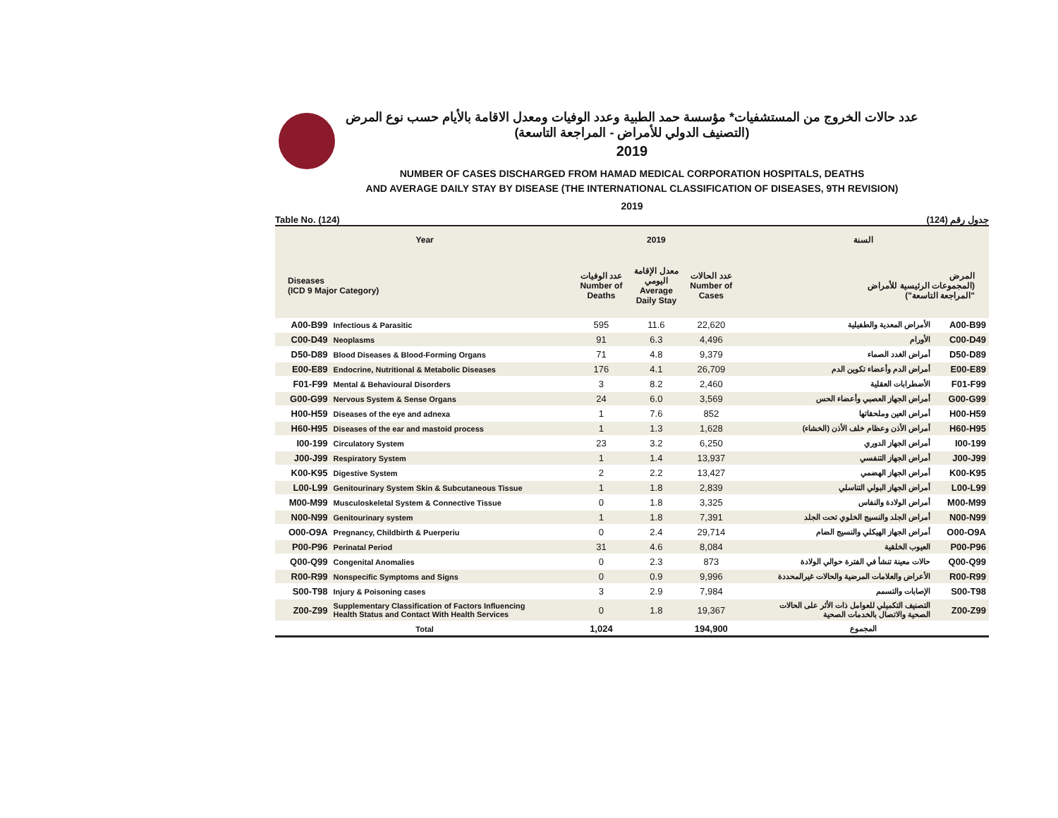عدد حالات الخروج من المستشفيات* مؤسسة حمد الطبية وعدد الوفيات ومعدل الاقامة بالأيام حسب نوع المرض
(التصنيف الدولي للأمراض - المراجعة التاسعة)
2019
NUMBER OF CASES DISCHARGED FROM HAMAD MEDICAL CORPORATION HOSPITALS, DEATHS
AND AVERAGE DAILY STAY BY DISEASE (THE INTERNATIONAL CLASSIFICATION OF DISEASES, 9TH REVISION)
2019
Table No. (124) جدول رقم (124)
| Year | | 2019 | | | السنة | |
| --- | --- | --- | --- | --- | --- | --- |
| Diseases (ICD 9 Major Category) | | عدد الوفيات Number of Deaths | معدل الإقامة اليومي Average Daily Stay | عدد الحالات Number of Cases | المرض (المجموعات الرئيسية للأمراض "المراجعة التاسعة") | |
| A00-B99 | Infectious & Parasitic | 595 | 11.6 | 22,620 | الأمراض المعدية والطفيلية | A00-B99 |
| C00-D49 | Neoplasms | 91 | 6.3 | 4,496 | الأورام | C00-D49 |
| D50-D89 | Blood Diseases & Blood-Forming Organs | 71 | 4.8 | 9,379 | أمراض الغدد الصماء | D50-D89 |
| E00-E89 | Endocrine, Nutritional & Metabolic Diseases | 176 | 4.1 | 26,709 | أمراض الدم وأعضاء تكوين الدم | E00-E89 |
| F01-F99 | Mental & Behavioural Disorders | 3 | 8.2 | 2,460 | الأضطرابات العقلية | F01-F99 |
| G00-G99 | Nervous System & Sense Organs | 24 | 6.0 | 3,569 | أمراض الجهاز العصبي وأعضاء الحس | G00-G99 |
| H00-H59 | Diseases of the eye and adnexa | 1 | 7.6 | 852 | أمراض العين وملحقاتها | H00-H59 |
| H60-H95 | Diseases of the ear and mastoid process | 1 | 1.3 | 1,628 | أمراض الأذن وعظام خلف الأذن (الخشاء) | H60-H95 |
| I00-199 | Circulatory System | 23 | 3.2 | 6,250 | أمراض الجهاز الدوري | I00-199 |
| J00-J99 | Respiratory System | 1 | 1.4 | 13,937 | أمراض الجهاز التنفسي | J00-J99 |
| K00-K95 | Digestive System | 2 | 2.2 | 13,427 | أمراض الجهاز الهضمي | K00-K95 |
| L00-L99 | Genitourinary System Skin & Subcutaneous Tissue | 1 | 1.8 | 2,839 | أمراض الجهاز البولي التناسلي | L00-L99 |
| M00-M99 | Musculoskeletal System & Connective Tissue | 0 | 1.8 | 3,325 | أمراض الولادة والنفاس | M00-M99 |
| N00-N99 | Genitourinary system | 1 | 1.8 | 7,391 | أمراض الجلد والنسيج الخلوي تحت الجلد | N00-N99 |
| O00-O9A | Pregnancy, Childbirth & Puerperiu | 0 | 2.4 | 29,714 | أمراض الجهاز الهيكلي والنسيج الضام | O00-O9A |
| P00-P96 | Perinatal Period | 31 | 4.6 | 8,084 | العيوب الخلقية | P00-P96 |
| Q00-Q99 | Congenital Anomalies | 0 | 2.3 | 873 | حالات معينة تنشأ في الفترة حوالي الولادة | Q00-Q99 |
| R00-R99 | Nonspecific Symptoms and Signs | 0 | 0.9 | 9,996 | الأعراض والعلامات المرضية والحالات غيرالمحددة | R00-R99 |
| S00-T98 | Injury & Poisoning cases | 3 | 2.9 | 7,984 | الإصابات والتسمم | S00-T98 |
| Z00-Z99 | Supplementary Classification of Factors Influencing Health Status and Contact With Health Services | 0 | 1.8 | 19,367 | التصنيف التكميلي للعوامل ذات الأثر على الحالات الصحية والاتصال بالخدمات الصحية | Z00-Z99 |
| Total | | 1,024 | | 194,900 | المجموع | |